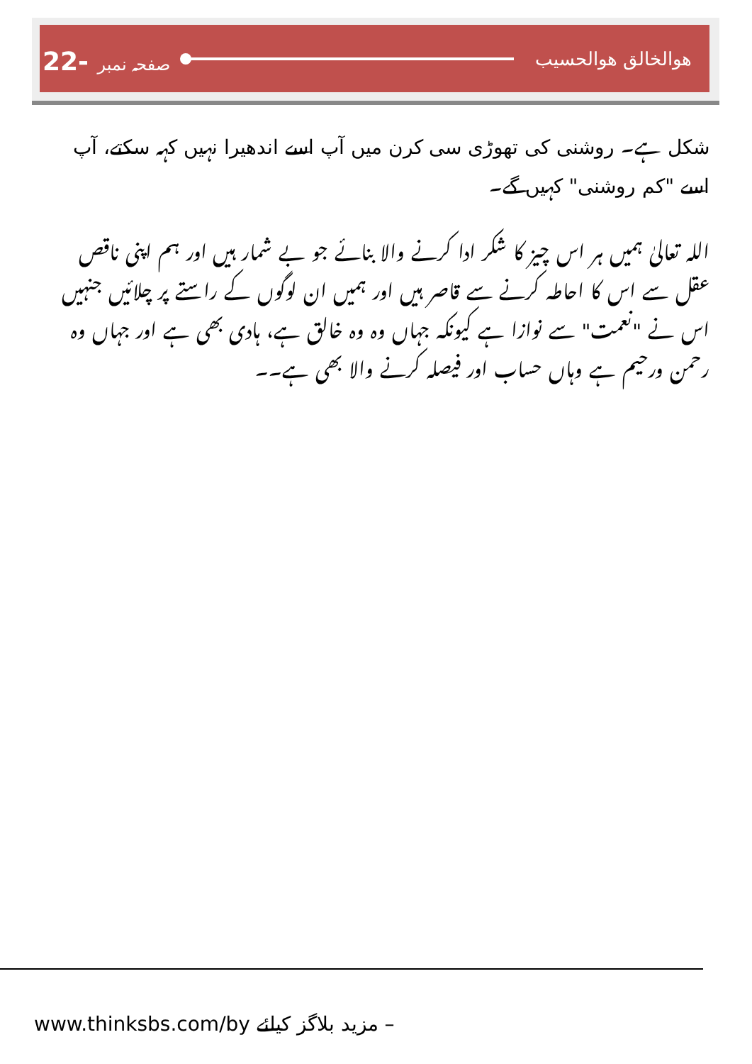22- صفحہ نمبر ھوالخالق ھوالحسیب
شکل ہے۔ روشنی کی تھوڑی سی کرن میں آپ اسے اندھیرا نہیں کہہ سکتے، آپ اسے "کم روشنی" کہیں گے۔
اللہ تعالیٰ ہمیں ہر اس چیز کا شکر ادا کرنے والا بنائے جو بے شمار ہیں اور ہم اپنی ناقص عقل سے اس کا احاطہ کرنے سے قاصر ہیں اور ہمیں ان لوگوں کے راستے پر چلائیں جنہیں اس نے "نعمت" سے نوازا ہے کیونکہ جہاں وہ وہ خالق ہے، ہادی بھی ہے اور جہاں وہ رحمن ورحیم ہے وہاں حساب اور فیصلہ کرنے والا بھی ہے۔۔
www.thinksbs.com/by مزید بلاگز کیلئے –